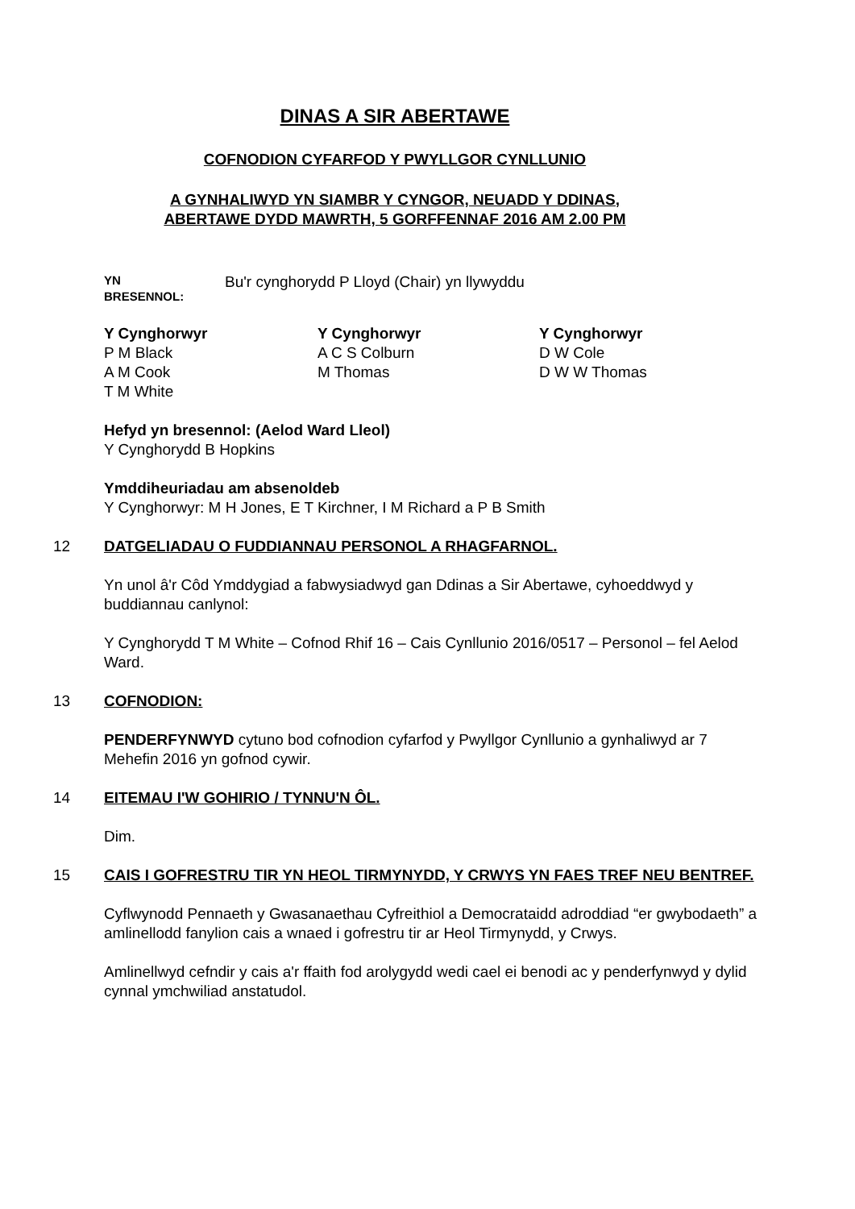DINAS A SIR ABERTAWE
COFNODION CYFARFOD Y PWYLLGOR CYNLLUNIO
A GYNHALIWYD YN SIAMBR Y CYNGOR, NEUADD Y DDINAS,
ABERTAWE DYDD MAWRTH, 5 GORFFENNAF 2016 AM 2.00 PM
YN
BRESENNOL:
Bu'r cynghorydd P Lloyd (Chair) yn llywyddu
Y Cynghorwyr
P M Black
A M Cook
T M White
Y Cynghorwyr
A C S Colburn
M Thomas
Y Cynghorwyr
D W Cole
D W W Thomas
Hefyd yn bresennol: (Aelod Ward Lleol)
Y Cynghorydd B Hopkins
Ymddiheuriadau am absenoldeb
Y Cynghorwyr: M H Jones, E T Kirchner, I M Richard a P B Smith
12 DATGELIADAU O FUDDIANNAU PERSONOL A RHAGFARNOL.
Yn unol â'r Côd Ymddygiad a fabwysiadwyd gan Ddinas a Sir Abertawe, cyhoeddwyd y buddiannau canlynol:
Y Cynghorydd T M White – Cofnod Rhif 16 – Cais Cynllunio 2016/0517 – Personol – fel Aelod Ward.
13 COFNODION:
PENDERFYNWYD cytuno bod cofnodion cyfarfod y Pwyllgor Cynllunio a gynhaliwyd ar 7 Mehefin 2016 yn gofnod cywir.
14 EITEMAU I'W GOHIRIO / TYNNU'N ÔL.
Dim.
15 CAIS I GOFRESTRU TIR YN HEOL TIRMYNYDD, Y CRWYS YN FAES TREF NEU BENTREF.
Cyflwynodd Pennaeth y Gwasanaethau Cyfreithiol a Democrataidd adroddiad “er gwybodaeth” a amlinellodd fanylion cais a wnaed i gofrestru tir ar Heol Tirmynydd, y Crwys.
Amlinellwyd cefndir y cais a'r ffaith fod arolygydd wedi cael ei benodi ac y penderfynwyd y dylid cynnal ymchwiliad anstatudol.